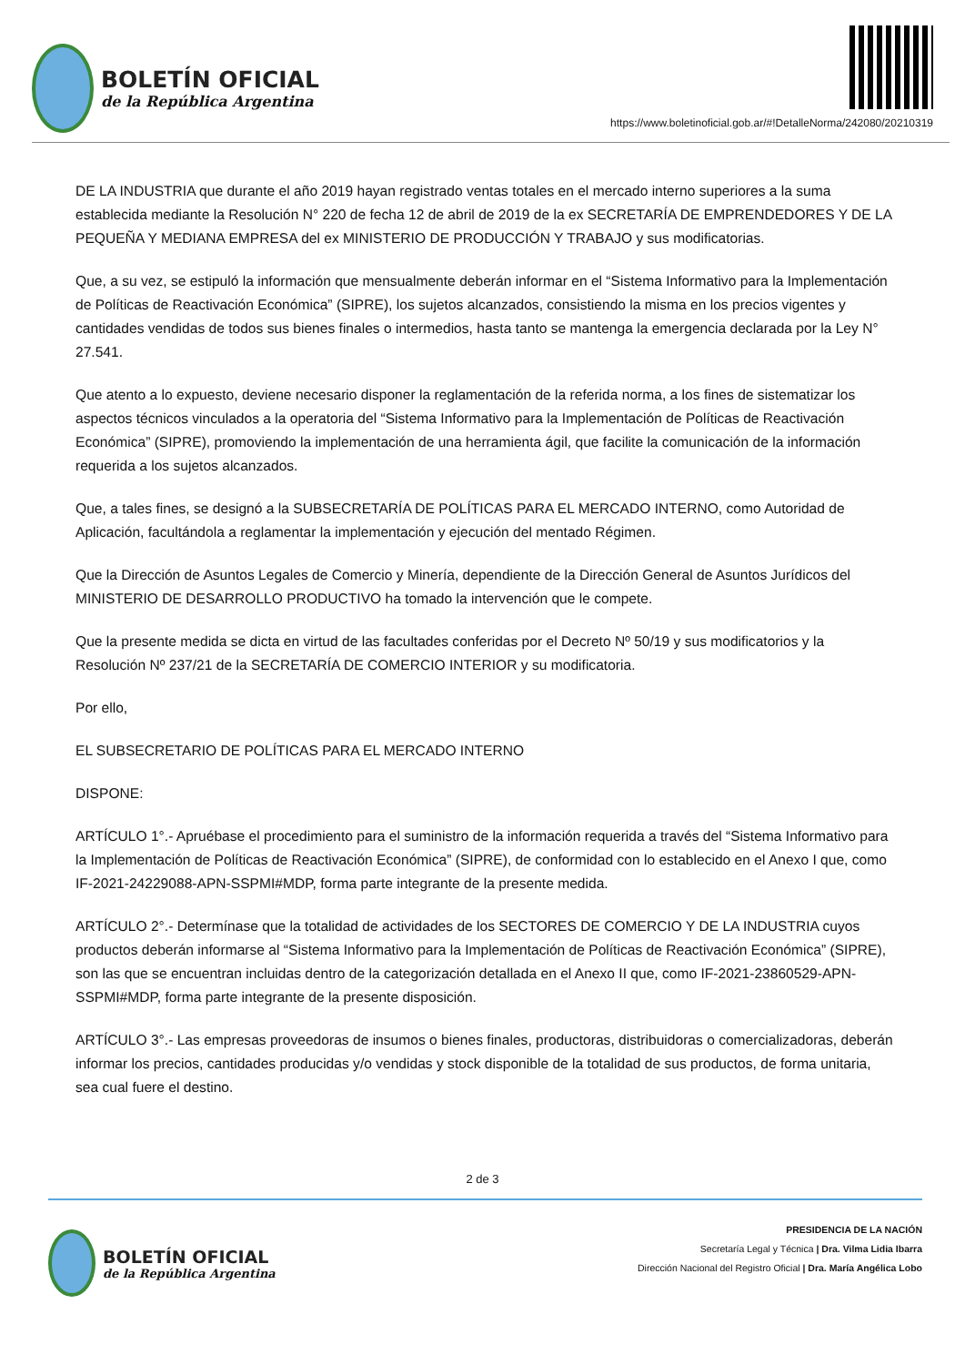BOLETÍN OFICIAL
de la República Argentina
https://www.boletinoficial.gob.ar/#!DetalleNorma/242080/20210319
DE LA INDUSTRIA que durante el año 2019 hayan registrado ventas totales en el mercado interno superiores a la suma establecida mediante la Resolución N° 220 de fecha 12 de abril de 2019 de la ex SECRETARÍA DE EMPRENDEDORES Y DE LA PEQUEÑA Y MEDIANA EMPRESA del ex MINISTERIO DE PRODUCCIÓN Y TRABAJO y sus modificatorias.
Que, a su vez, se estipuló la información que mensualmente deberán informar en el “Sistema Informativo para la Implementación de Políticas de Reactivación Económica” (SIPRE), los sujetos alcanzados, consistiendo la misma en los precios vigentes y cantidades vendidas de todos sus bienes finales o intermedios, hasta tanto se mantenga la emergencia declarada por la Ley N° 27.541.
Que atento a lo expuesto, deviene necesario disponer la reglamentación de la referida norma, a los fines de sistematizar los aspectos técnicos vinculados a la operatoria del “Sistema Informativo para la Implementación de Políticas de Reactivación Económica” (SIPRE), promoviendo la implementación de una herramienta ágil, que facilite la comunicación de la información requerida a los sujetos alcanzados.
Que, a tales fines, se designó a la SUBSECRETARÍA DE POLÍTICAS PARA EL MERCADO INTERNO, como Autoridad de Aplicación, facultándola a reglamentar la implementación y ejecución del mentado Régimen.
Que la Dirección de Asuntos Legales de Comercio y Minería, dependiente de la Dirección General de Asuntos Jurídicos del MINISTERIO DE DESARROLLO PRODUCTIVO ha tomado la intervención que le compete.
Que la presente medida se dicta en virtud de las facultades conferidas por el Decreto Nº 50/19 y sus modificatorios y la Resolución Nº 237/21 de la SECRETARÍA DE COMERCIO INTERIOR y su modificatoria.
Por ello,
EL SUBSECRETARIO DE POLÍTICAS PARA EL MERCADO INTERNO
DISPONE:
ARTÍCULO 1°.- Apruébase el procedimiento para el suministro de la información requerida a través del “Sistema Informativo para la Implementación de Políticas de Reactivación Económica” (SIPRE), de conformidad con lo establecido en el Anexo I que, como IF-2021-24229088-APN-SSPMI#MDP, forma parte integrante de la presente medida.
ARTÍCULO 2°.- Determínase que la totalidad de actividades de los SECTORES DE COMERCIO Y DE LA INDUSTRIA cuyos productos deberán informarse al “Sistema Informativo para la Implementación de Políticas de Reactivación Económica” (SIPRE), son las que se encuentran incluidas dentro de la categorización detallada en el Anexo II que, como IF-2021-23860529-APN-SSPMI#MDP, forma parte integrante de la presente disposición.
ARTÍCULO 3°.- Las empresas proveedoras de insumos o bienes finales, productoras, distribuidoras o comercializadoras, deberán informar los precios, cantidades producidas y/o vendidas y stock disponible de la totalidad de sus productos, de forma unitaria, sea cual fuere el destino.
2 de 3
BOLETÍN OFICIAL
de la República Argentina
PRESIDENCIA DE LA NACIÓN
Secretaría Legal y Técnica | Dra. Vilma Lidia Ibarra
Dirección Nacional del Registro Oficial | Dra. María Angélica Lobo